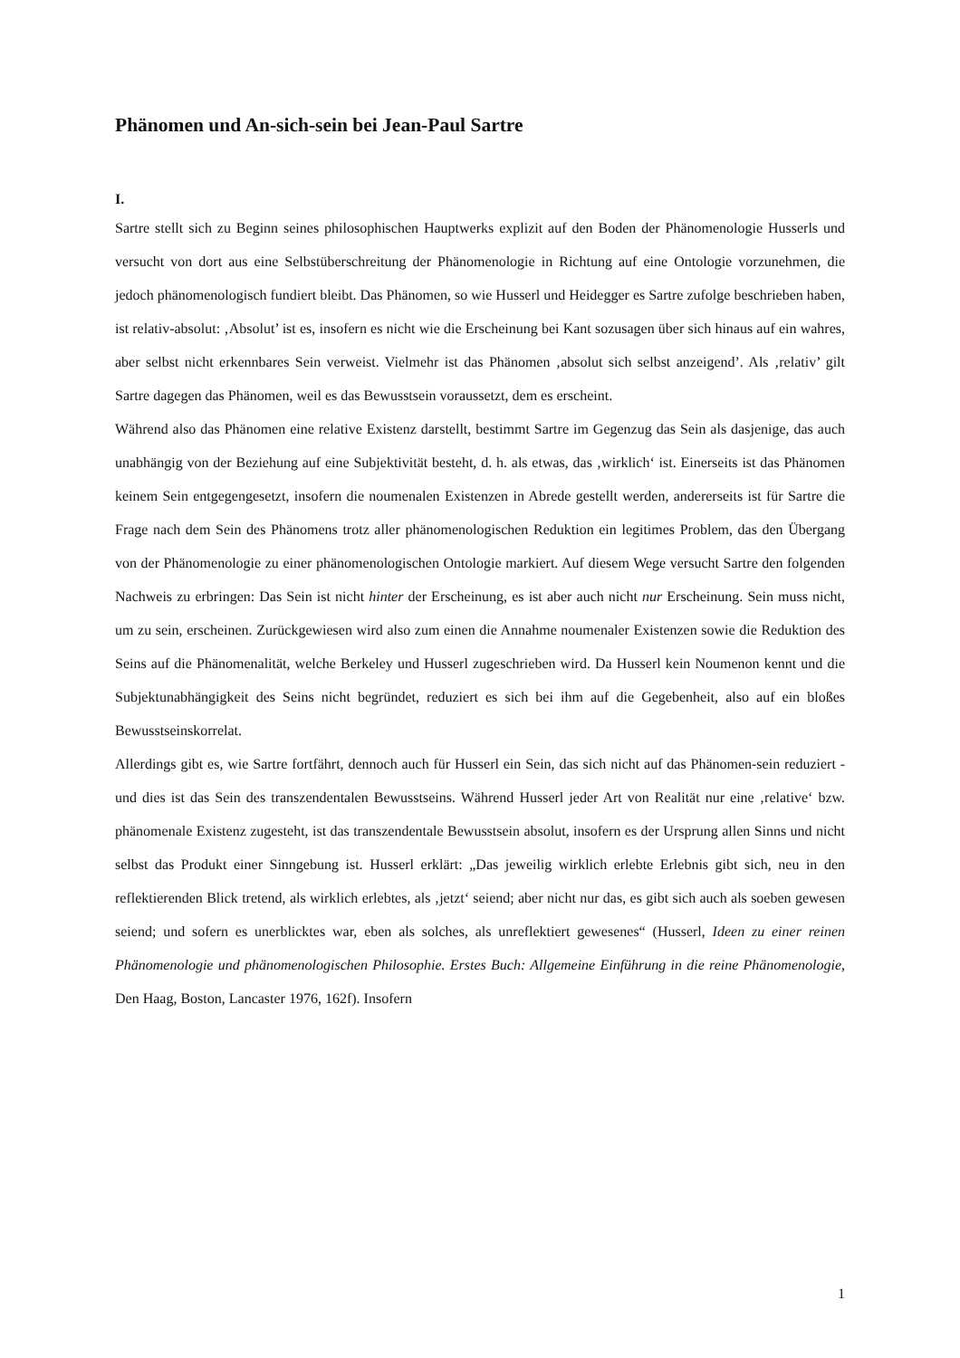Phänomen und An-sich-sein bei Jean-Paul Sartre
I.
Sartre stellt sich zu Beginn seines philosophischen Hauptwerks explizit auf den Boden der Phänomenologie Husserls und versucht von dort aus eine Selbstüberschreitung der Phänomenologie in Richtung auf eine Ontologie vorzunehmen, die jedoch phänomenologisch fundiert bleibt. Das Phänomen, so wie Husserl und Heidegger es Sartre zufolge beschrieben haben, ist relativ-absolut: ‚Absolut’ ist es, insofern es nicht wie die Erscheinung bei Kant sozusagen über sich hinaus auf ein wahres, aber selbst nicht erkennbares Sein verweist. Vielmehr ist das Phänomen ‚absolut sich selbst anzeigend’. Als ‚relativ’ gilt Sartre dagegen das Phänomen, weil es das Bewusstsein voraussetzt, dem es erscheint.
Während also das Phänomen eine relative Existenz darstellt, bestimmt Sartre im Gegenzug das Sein als dasjenige, das auch unabhängig von der Beziehung auf eine Subjektivität besteht, d. h. als etwas, das ‚wirklich‘ ist. Einerseits ist das Phänomen keinem Sein entgegengesetzt, insofern die noumenalen Existenzen in Abrede gestellt werden, andererseits ist für Sartre die Frage nach dem Sein des Phänomens trotz aller phänomenologischen Reduktion ein legitimes Problem, das den Übergang von der Phänomenologie zu einer phänomenologischen Ontologie markiert. Auf diesem Wege versucht Sartre den folgenden Nachweis zu erbringen: Das Sein ist nicht hinter der Erscheinung, es ist aber auch nicht nur Erscheinung. Sein muss nicht, um zu sein, erscheinen. Zurückgewiesen wird also zum einen die Annahme noumenaler Existenzen sowie die Reduktion des Seins auf die Phänomenalität, welche Berkeley und Husserl zugeschrieben wird. Da Husserl kein Noumenon kennt und die Subjektunabhängigkeit des Seins nicht begründet, reduziert es sich bei ihm auf die Gegebenheit, also auf ein bloßes Bewusstseinskorrelat.
Allerdings gibt es, wie Sartre fortfährt, dennoch auch für Husserl ein Sein, das sich nicht auf das Phänomen-sein reduziert - und dies ist das Sein des transzendentalen Bewusstseins. Während Husserl jeder Art von Realität nur eine ‚relative‘ bzw. phänomenale Existenz zugesteht, ist das transzendentale Bewusstsein absolut, insofern es der Ursprung allen Sinns und nicht selbst das Produkt einer Sinngebung ist. Husserl erklärt: „Das jeweilig wirklich erlebte Erlebnis gibt sich, neu in den reflektierenden Blick tretend, als wirklich erlebtes, als ‚jetzt‘ seiend; aber nicht nur das, es gibt sich auch als soeben gewesen seiend; und sofern es unerblicktes war, eben als solches, als unreflektiert gewesenes“ (Husserl, Ideen zu einer reinen Phänomenologie und phänomenologischen Philosophie. Erstes Buch: Allgemeine Einführung in die reine Phänomenologie, Den Haag, Boston, Lancaster 1976, 162f). Insofern
1